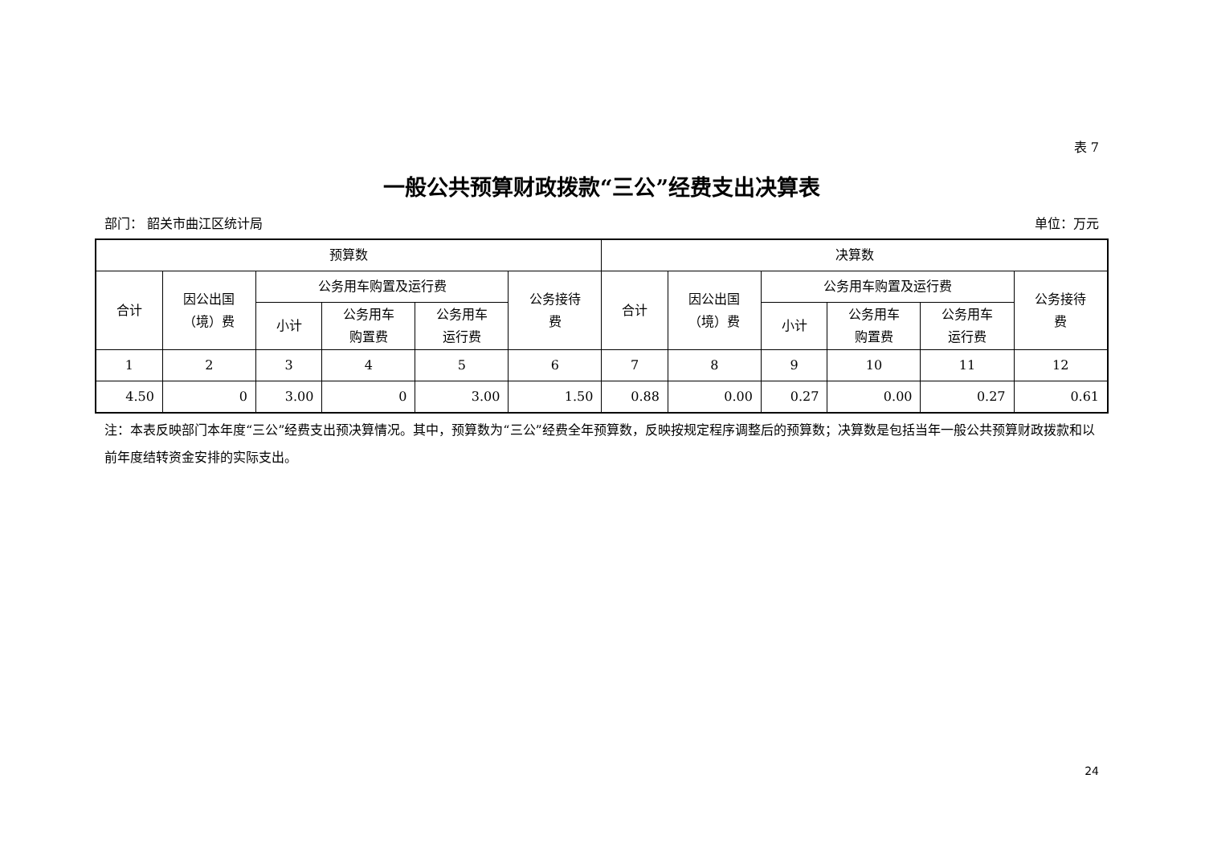表 7
一般公共预算财政拨款“三公”经费支出决算表
部门： 韶关市曲江区统计局 单位：万元
| 预算数 | | | | | | 决算数 | | | | | |
| --- | --- | --- | --- | --- | --- | --- | --- | --- | --- | --- | --- |
| 合计 | 因公出国 （境）费 | 公务用车购置及运行费 | | | 公务接待 费 | 合计 | 因公出国 （境）费 | 公务用车购置及运行费 | | | 公务接待 费 |
| | | 小计 | 公务用车 购置费 | 公务用车 运行费 | | | | 小计 | 公务用车 购置费 | 公务用车 运行费 | |
| 1 | 2 | 3 | 4 | 5 | 6 | 7 | 8 | 9 | 10 | 11 | 12 |
| 4.50 | 0 | 3.00 | 0 | 3.00 | 1.50 | 0.88 | 0.00 | 0.27 | 0.00 | 0.27 | 0.61 |
注：本表反映部门本年度“三公”经费支出预决算情况。其中，预算数为“三公”经费全年预算数，反映按规定程序调整后的预算数；决算数是包括当年一般公共预算财政拨款和以前年度结转资金安排的实际支出。
24